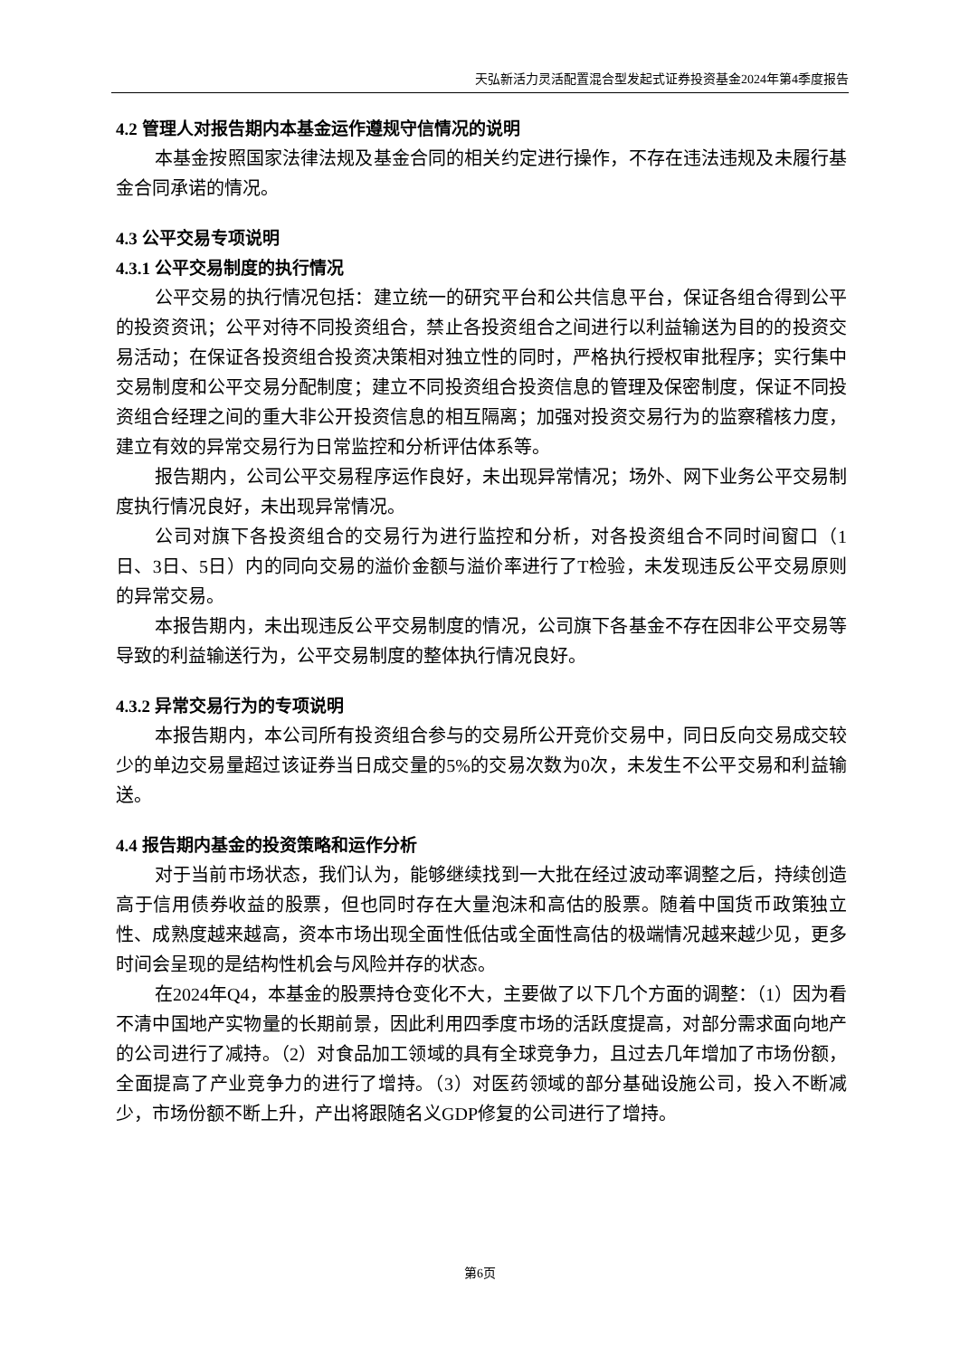天弘新活力灵活配置混合型发起式证券投资基金2024年第4季度报告
4.2 管理人对报告期内本基金运作遵规守信情况的说明
本基金按照国家法律法规及基金合同的相关约定进行操作，不存在违法违规及未履行基金合同承诺的情况。
4.3 公平交易专项说明
4.3.1 公平交易制度的执行情况
公平交易的执行情况包括：建立统一的研究平台和公共信息平台，保证各组合得到公平的投资资讯；公平对待不同投资组合，禁止各投资组合之间进行以利益输送为目的的投资交易活动；在保证各投资组合投资决策相对独立性的同时，严格执行授权审批程序；实行集中交易制度和公平交易分配制度；建立不同投资组合投资信息的管理及保密制度，保证不同投资组合经理之间的重大非公开投资信息的相互隔离；加强对投资交易行为的监察稽核力度，建立有效的异常交易行为日常监控和分析评估体系等。
报告期内，公司公平交易程序运作良好，未出现异常情况；场外、网下业务公平交易制度执行情况良好，未出现异常情况。
公司对旗下各投资组合的交易行为进行监控和分析，对各投资组合不同时间窗口（1日、3日、5日）内的同向交易的溢价金额与溢价率进行了T检验，未发现违反公平交易原则的异常交易。
本报告期内，未出现违反公平交易制度的情况，公司旗下各基金不存在因非公平交易等导致的利益输送行为，公平交易制度的整体执行情况良好。
4.3.2 异常交易行为的专项说明
本报告期内，本公司所有投资组合参与的交易所公开竞价交易中，同日反向交易成交较少的单边交易量超过该证券当日成交量的5%的交易次数为0次，未发生不公平交易和利益输送。
4.4 报告期内基金的投资策略和运作分析
对于当前市场状态，我们认为，能够继续找到一大批在经过波动率调整之后，持续创造高于信用债券收益的股票，但也同时存在大量泡沫和高估的股票。随着中国货币政策独立性、成熟度越来越高，资本市场出现全面性低估或全面性高估的极端情况越来越少见，更多时间会呈现的是结构性机会与风险并存的状态。
在2024年Q4，本基金的股票持仓变化不大，主要做了以下几个方面的调整：（1）因为看不清中国地产实物量的长期前景，因此利用四季度市场的活跃度提高，对部分需求面向地产的公司进行了减持。（2）对食品加工领域的具有全球竞争力，且过去几年增加了市场份额，全面提高了产业竞争力的进行了增持。（3）对医药领域的部分基础设施公司，投入不断减少，市场份额不断上升，产出将跟随名义GDP修复的公司进行了增持。
第6页